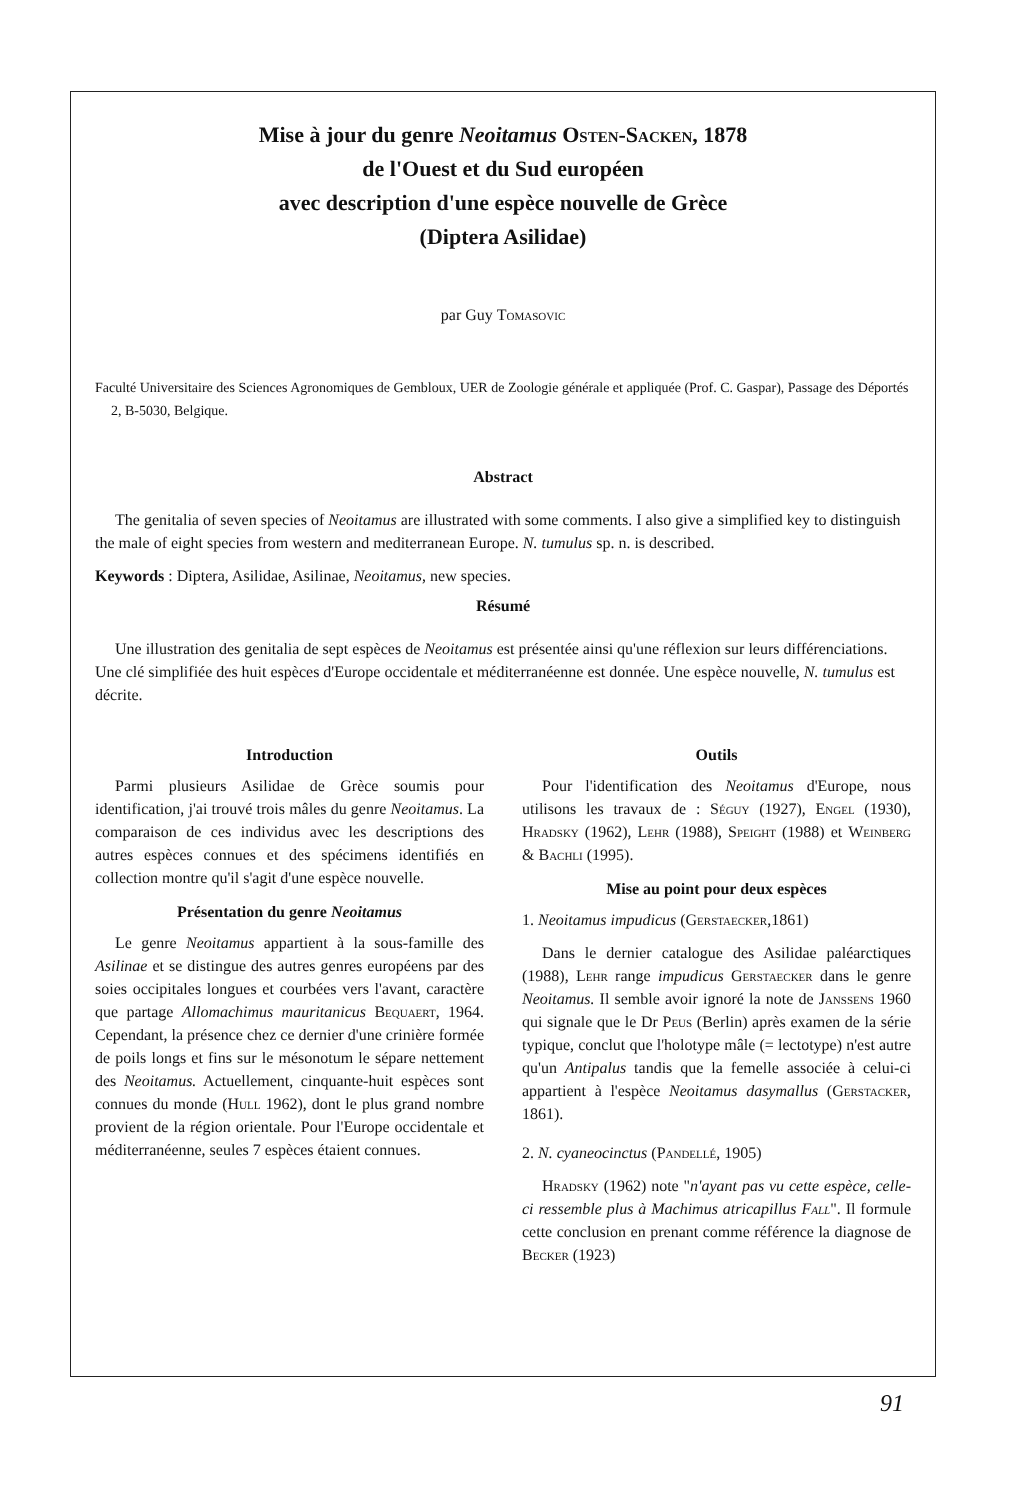Mise à jour du genre Neoitamus Osten-Sacken, 1878
de l'Ouest et du Sud européen
avec description d'une espèce nouvelle de Grèce
(Diptera Asilidae)
par Guy Tomasovic
Faculté Universitaire des Sciences Agronomiques de Gembloux, UER de Zoologie générale et appliquée (Prof. C. Gaspar), Passage des Déportés 2, B-5030, Belgique.
Abstract
The genitalia of seven species of Neoitamus are illustrated with some comments. I also give a simplified key to distinguish the male of eight species from western and mediterranean Europe. N. tumulus sp. n. is described.
Keywords : Diptera, Asilidae, Asilinae, Neoitamus, new species.
Résumé
Une illustration des genitalia de sept espèces de Neoitamus est présentée ainsi qu'une réflexion sur leurs différenciations. Une clé simplifiée des huit espèces d'Europe occidentale et méditerranéenne est donnée. Une espèce nouvelle, N. tumulus est décrite.
Introduction
Parmi plusieurs Asilidae de Grèce soumis pour identification, j'ai trouvé trois mâles du genre Neoitamus. La comparaison de ces individus avec les descriptions des autres espèces connues et des spécimens identifiés en collection montre qu'il s'agit d'une espèce nouvelle.
Présentation du genre Neoitamus
Le genre Neoitamus appartient à la sous-famille des Asilinae et se distingue des autres genres européens par des soies occipitales longues et courbées vers l'avant, caractère que partage Allomachimus mauritanicus Bequaert, 1964. Cependant, la présence chez ce dernier d'une crinière formée de poils longs et fins sur le mésonotum le sépare nettement des Neoitamus. Actuellement, cinquante-huit espèces sont connues du monde (Hull 1962), dont le plus grand nombre provient de la région orientale. Pour l'Europe occidentale et méditerranéenne, seules 7 espèces étaient connues.
Outils
Pour l'identification des Neoitamus d'Europe, nous utilisons les travaux de : Séguy (1927), Engel (1930), Hradsky (1962), Lehr (1988), Speight (1988) et Weinberg & Bachli (1995).
Mise au point pour deux espèces
1. Neoitamus impudicus (Gerstaecker,1861)
Dans le dernier catalogue des Asilidae paléarctiques (1988), Lehr range impudicus Gerstaecker dans le genre Neoitamus. Il semble avoir ignoré la note de Janssens 1960 qui signale que le Dr Peus (Berlin) après examen de la série typique, conclut que l'holotype mâle (= lectotype) n'est autre qu'un Antipalus tandis que la femelle associée à celui-ci appartient à l'espèce Neoitamus dasymallus (Gerstacker, 1861).
2. N. cyaneocinctus (Pandellé, 1905)
Hradsky (1962) note "n'ayant pas vu cette espèce, celle-ci ressemble plus à Machimus atricapillus Fall". Il formule cette conclusion en prenant comme référence la diagnose de Becker (1923)
91